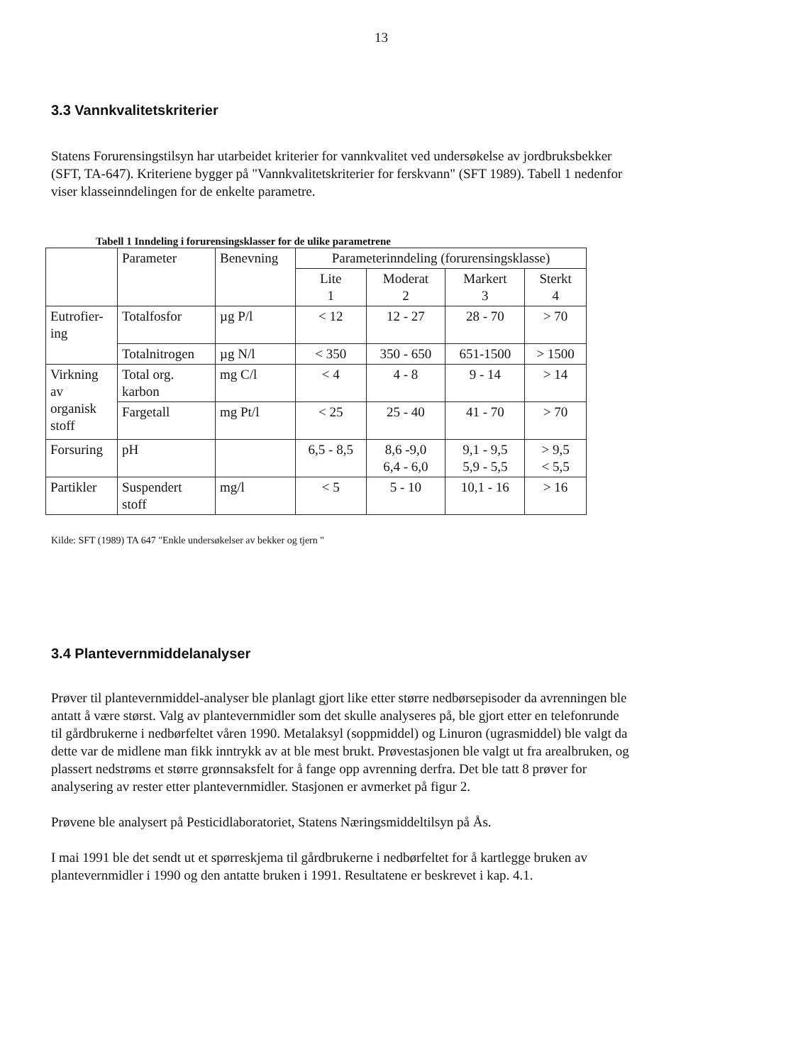13
3.3 Vannkvalitetskriterier
Statens Forurensingstilsyn har utarbeidet kriterier for vannkvalitet ved undersøkelse av jordbruksbekker (SFT, TA-647). Kriteriene bygger på "Vannkvalitetskriterier for ferskvann" (SFT 1989). Tabell 1 nedenfor viser klasseinndelingen for de enkelte parametre.
Tabell 1 Inndeling i forurensingsklasser for de ulike parametrene
| | Parameter | Benevning | Parameterinndeling (forurensingsklasse) | | | |
| | | | Lite 1 | Moderat 2 | Markert 3 | Sterkt 4 |
| Eutrofier- ing | Totalfosfor | µg P/l | < 12 | 12 - 27 | 28 - 70 | > 70 |
| | Totalnitrogen | µg N/l | < 350 | 350 - 650 | 651-1500 | > 1500 |
| Virkning av organisk stoff | Total org. karbon | mg C/l | < 4 | 4 - 8 | 9 - 14 | > 14 |
| | Fargetall | mg Pt/l | < 25 | 25 - 40 | 41 - 70 | > 70 |
| Forsuring | pH | | 6,5 - 8,5 | 8,6 -9,0 6,4 - 6,0 | 9,1 - 9,5 5,9 - 5,5 | > 9,5 < 5,5 |
| Partikler | Suspendert stoff | mg/l | < 5 | 5 - 10 | 10,1 - 16 | > 16 |
Kilde: SFT (1989) TA 647 "Enkle undersøkelser av bekker og tjern "
3.4 Plantevernmiddelanalyser
Prøver til plantevernmiddel-analyser ble planlagt gjort like etter større nedbørsepisoder da avrenningen ble antatt å være størst. Valg av plantevernmidler som det skulle analyseres på, ble gjort etter en telefonrunde til gårdbrukerne i nedbørfeltet våren 1990. Metalaksyl (soppmiddel) og Linuron (ugrasmiddel) ble valgt da dette var de midlene man fikk inntrykk av at ble mest brukt. Prøvestasjonen ble valgt ut fra arealbruken, og plassert nedstrøms et større grønnsaksfelt for å fange opp avrenning derfra. Det ble tatt 8 prøver for analysering av rester etter plantevernmidler. Stasjonen er avmerket på figur 2.
Prøvene ble analysert på Pesticidlaboratoriet, Statens Næringsmiddeltilsyn på Ås.
I mai 1991 ble det sendt ut et spørreskjema til gårdbrukerne i nedbørfeltet for å kartlegge bruken av plantevernmidler i 1990 og den antatte bruken i 1991. Resultatene er beskrevet i kap. 4.1.